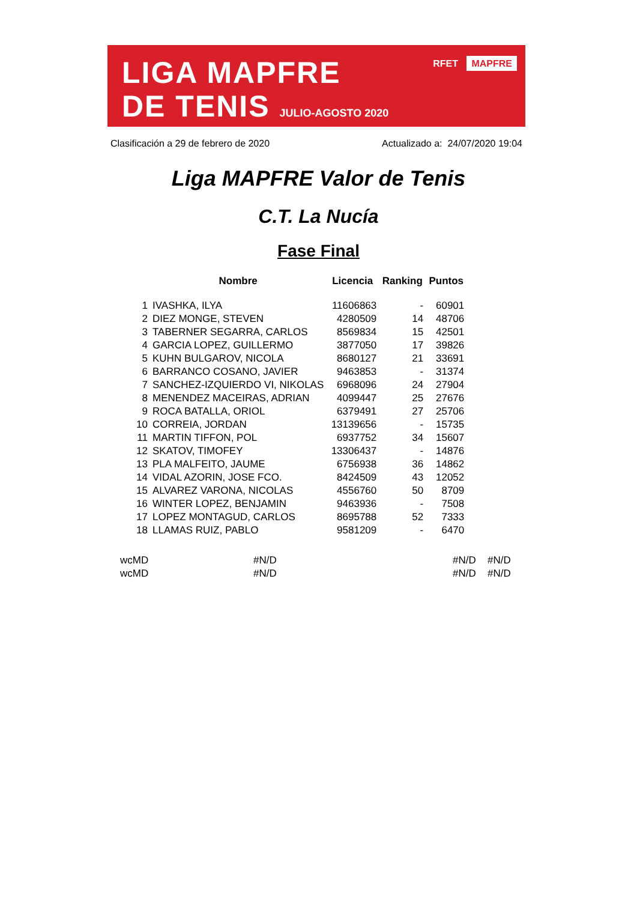LIGA MAPFRE
DE TENIS JULIO-AGOSTO 2020
RFET MAPFRE
Clasificación a 29 de febrero de 2020 Actualizado a: 24/07/2020 19:04
Liga MAPFRE Valor de Tenis
C.T. La Nucía
Fase Final
| | Nombre | Licencia | Ranking | Puntos |
| --- | --- | --- | --- | --- |
| 1 | IVASHKA, ILYA | 11606863 | - | 60901 |
| 2 | DIEZ MONGE, STEVEN | 4280509 | 14 | 48706 |
| 3 | TABERNER SEGARRA, CARLOS | 8569834 | 15 | 42501 |
| 4 | GARCIA LOPEZ, GUILLERMO | 3877050 | 17 | 39826 |
| 5 | KUHN BULGAROV, NICOLA | 8680127 | 21 | 33691 |
| 6 | BARRANCO COSANO, JAVIER | 9463853 | - | 31374 |
| 7 | SANCHEZ-IZQUIERDO VI, NIKOLAS | 6968096 | 24 | 27904 |
| 8 | MENENDEZ MACEIRAS, ADRIAN | 4099447 | 25 | 27676 |
| 9 | ROCA BATALLA, ORIOL | 6379491 | 27 | 25706 |
| 10 | CORREIA, JORDAN | 13139656 | - | 15735 |
| 11 | MARTIN TIFFON, POL | 6937752 | 34 | 15607 |
| 12 | SKATOV, TIMOFEY | 13306437 | - | 14876 |
| 13 | PLA MALFEITO, JAUME | 6756938 | 36 | 14862 |
| 14 | VIDAL AZORIN, JOSE FCO. | 8424509 | 43 | 12052 |
| 15 | ALVAREZ VARONA, NICOLAS | 4556760 | 50 | 8709 |
| 16 | WINTER LOPEZ, BENJAMIN | 9463936 | - | 7508 |
| 17 | LOPEZ MONTAGUD, CARLOS | 8695788 | 52 | 7333 |
| 18 | LLAMAS RUIZ, PABLO | 9581209 | - | 6470 |
| wcMD | #N/D | #N/D | #N/D |
| wcMD | #N/D | #N/D | #N/D |